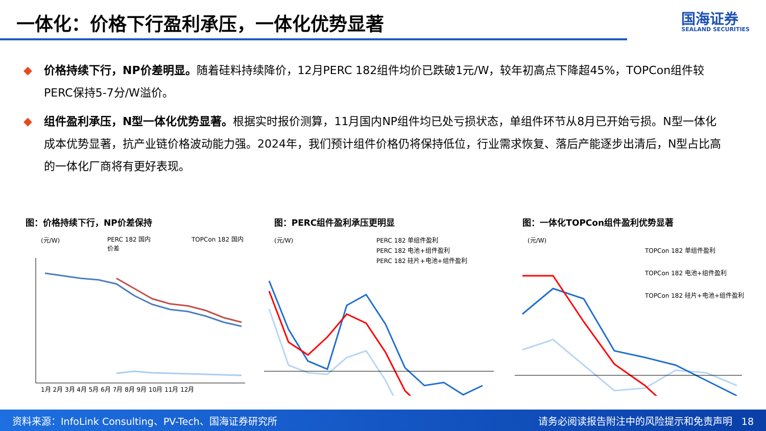一体化：价格下行盈利承压，一体化优势显著
国海证券
SEALAND SECURITIES
◆ 价格持续下行，NP价差明显。随着硅料持续降价，12月PERC 182组件均价已跌破1元/W，较年初高点下降超45%，TOPCon组件较PERC保持5-7分/W溢价。
◆ 组件盈利承压，N型一体化优势显著。根据实时报价测算，11月国内NP组件均已处亏损状态，单组件环节从8月已开始亏损。N型一体化成本优势显著，抗产业链价格波动能力强。2024年，我们预计组件价格仍将保持低位，行业需求恢复、落后产能逐步出清后，N型占比高的一体化厂商将有更好表现。
图：价格持续下行，NP价差保持
(元/W)
PERC 182 国内
TOPCon 182 国内
价差
1月 2月 3月 4月 5月 6月 7月 8月 9月 10月 11月 12月
图：PERC组件盈利承压更明显
(元/W)
PERC 182 单组件盈利
PERC 182 电池+组件盈利
PERC 182 硅片+电池+组件盈利
图：一体化TOPCon组件盈利优势显著
(元/W)
TOPCon 182 单组件盈利
TOPCon 182 电池+组件盈利
TOPCon 182 硅片+电池+组件盈利
资料来源：InfoLink Consulting、PV-Tech、国海证券研究所 请务必阅读报告附注中的风险提示和免责声明 18